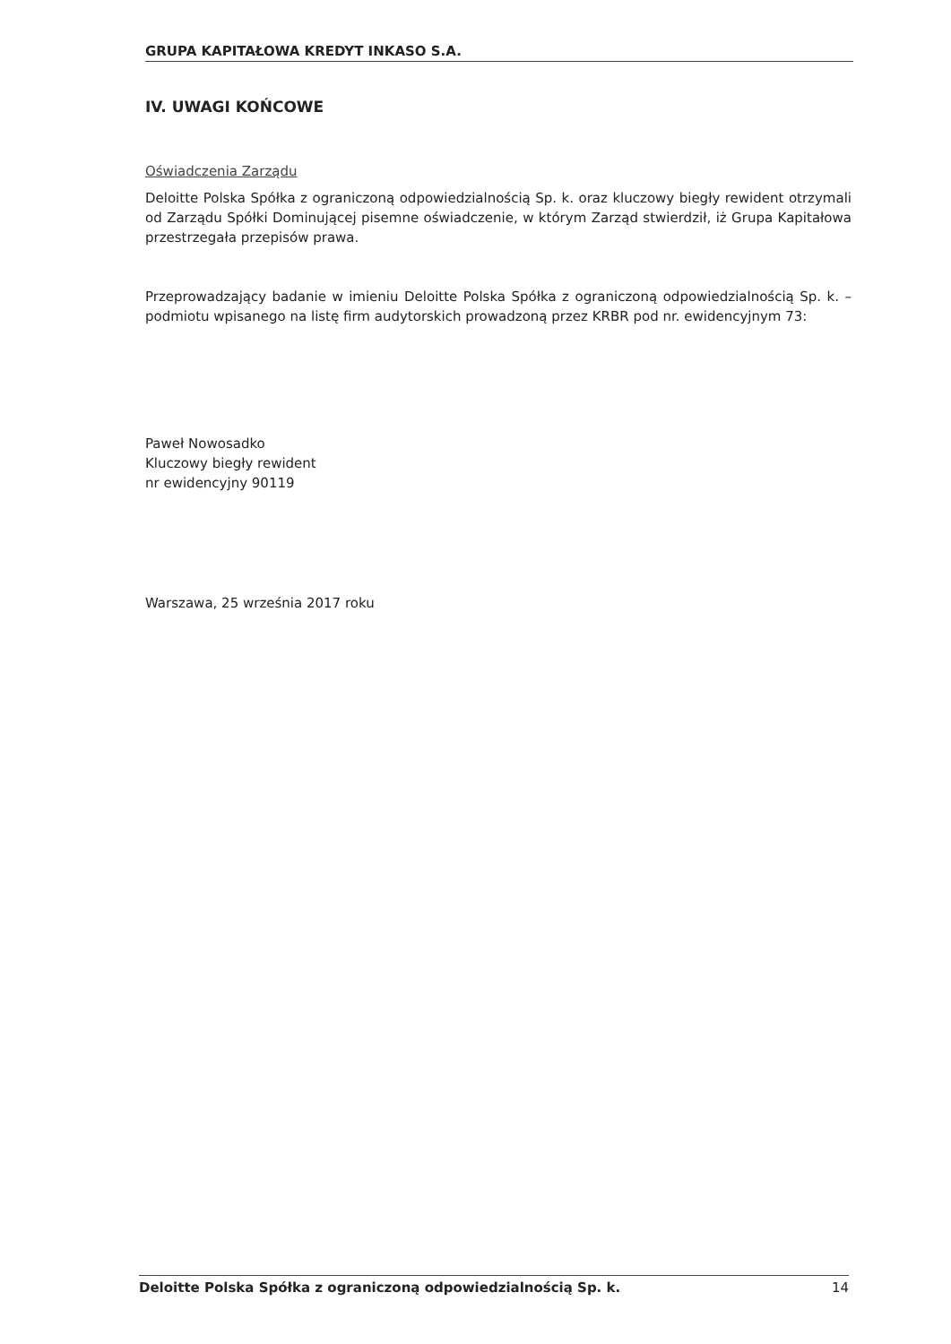GRUPA KAPITAŁOWA KREDYT INKASO S.A.
IV. UWAGI KOŃCOWE
Oświadczenia Zarządu
Deloitte Polska Spółka z ograniczoną odpowiedzialnością Sp. k. oraz kluczowy biegły rewident otrzymali od Zarządu Spółki Dominującej pisemne oświadczenie, w którym Zarząd stwierdził, iż Grupa Kapitałowa przestrzegała przepisów prawa.
Przeprowadzający badanie w imieniu Deloitte Polska Spółka z ograniczoną odpowiedzialnością Sp. k. – podmiotu wpisanego na listę firm audytorskich prowadzoną przez KRBR pod nr. ewidencyjnym 73:
Paweł Nowosadko
Kluczowy biegły rewident
nr ewidencyjny 90119
Warszawa, 25 września 2017 roku
Deloitte Polska Spółka z ograniczoną odpowiedzialnością Sp. k. 14